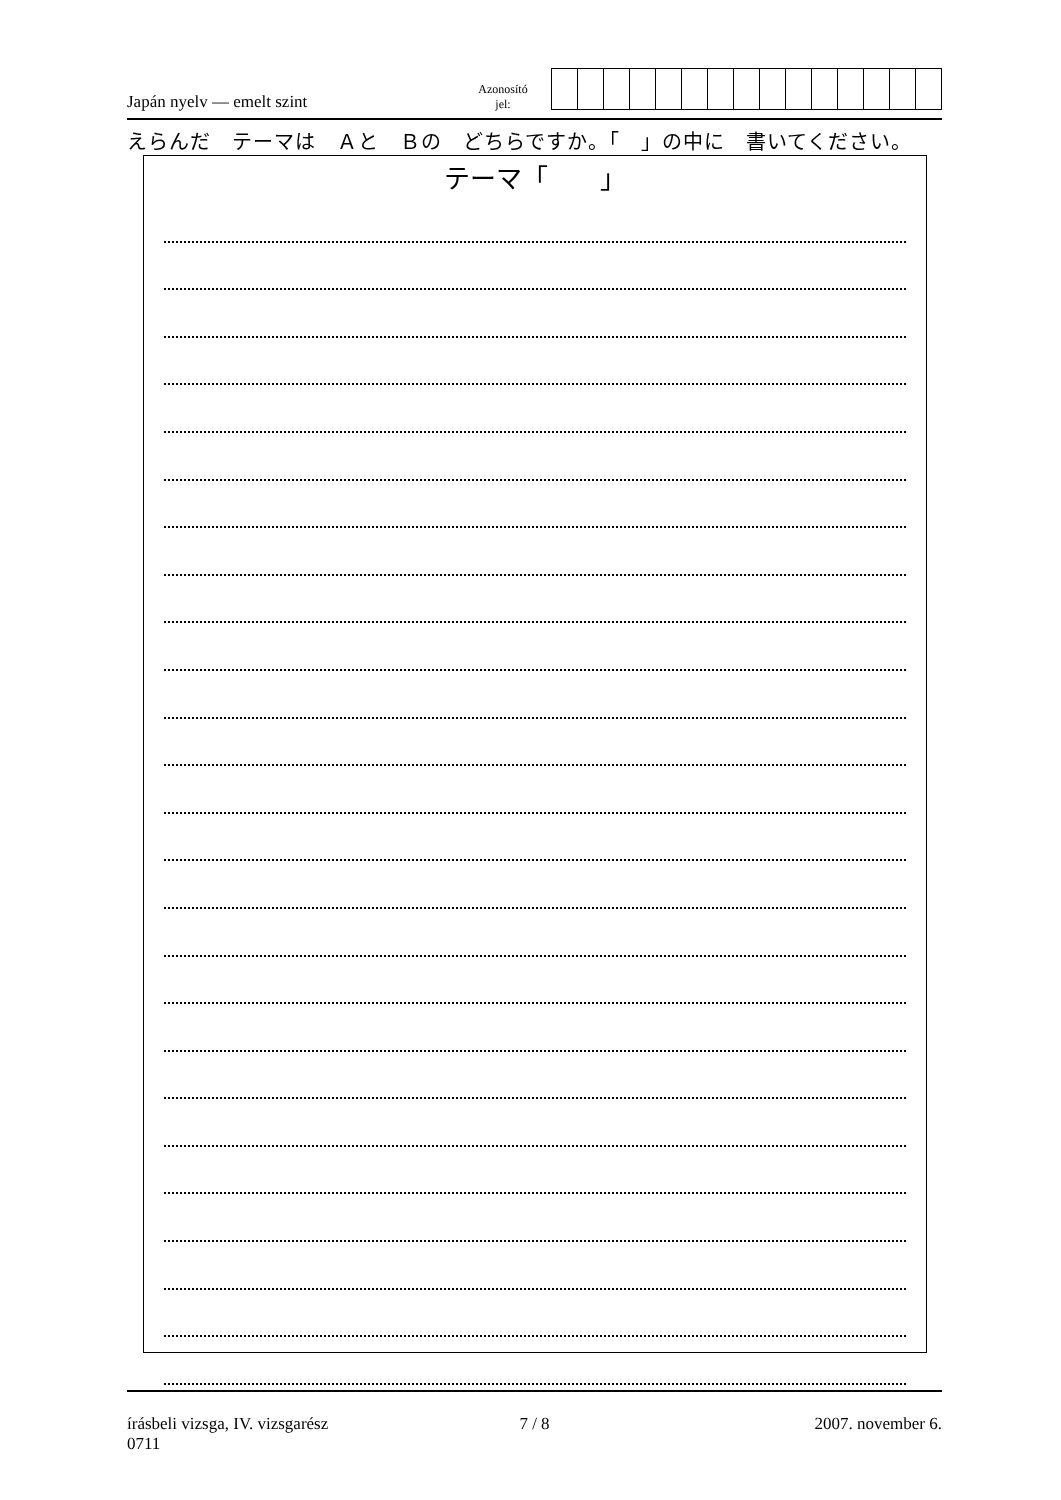Japán nyelv — emelt szint
Azonosító
jel:
えらんだ　テーマは　Ａと　Ｂの　どちらですか。「　」の中に　書いてください。
テーマ「　　」
írásbeli vizsga, IV. vizsgarész
0711
7 / 8 2007. november 6.